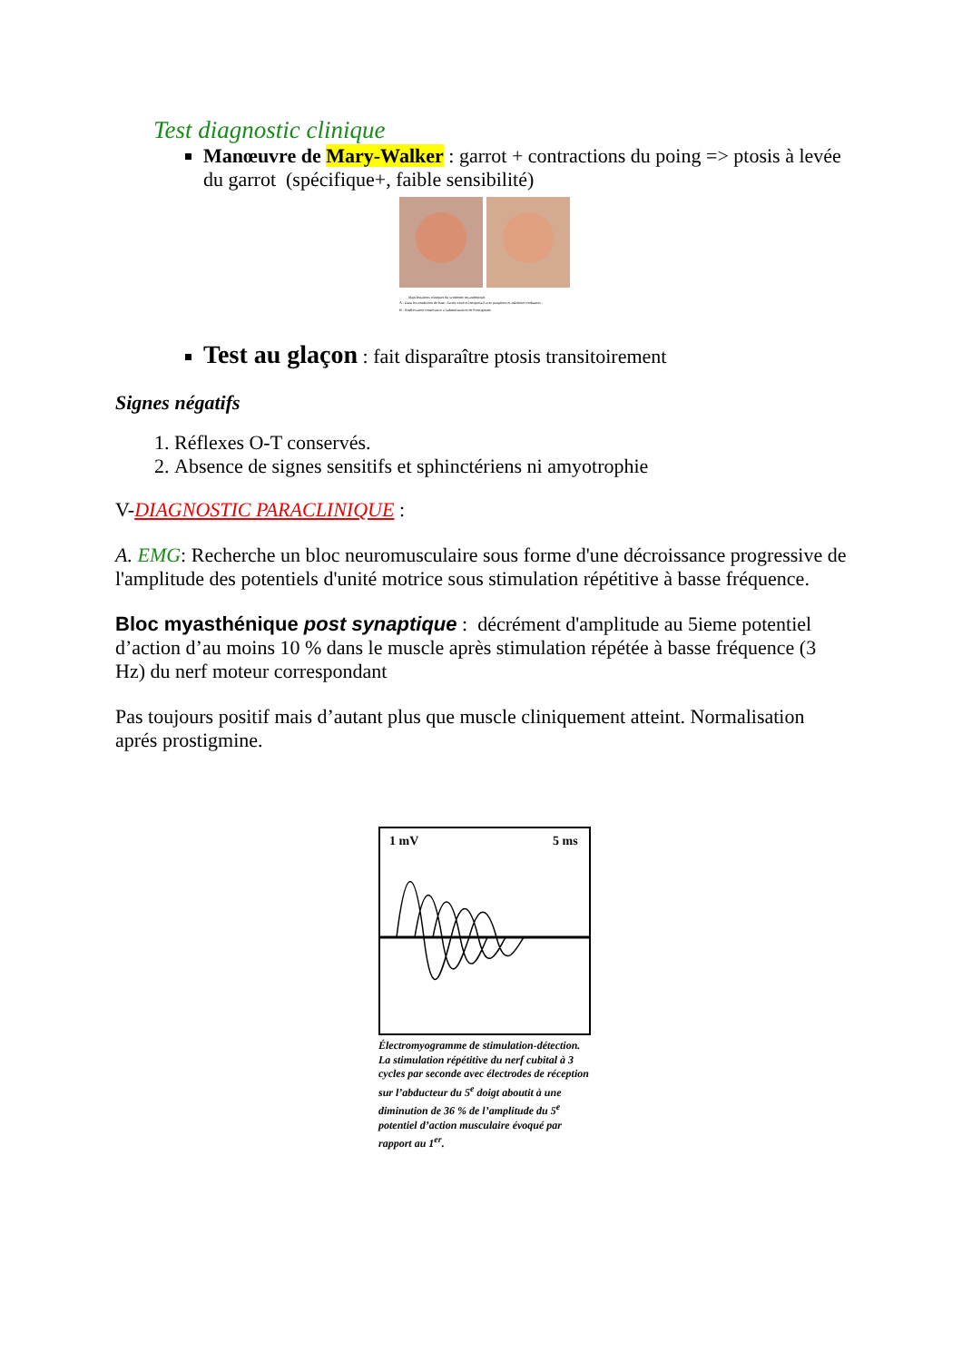Test diagnostic clinique
Manœuvre de Mary-Walker : garrot + contractions du poing => ptosis à levée du garrot (spécifique+, faible sensibilité)
Manifestations cliniques du syndrome myasthénique.
A : Dans les conditions de base ; faciès triste et inexpressif avec paupières et mâchoire tombantes ;
B : Amélioration consécutive à l'administration de Prostigmine.
Test au glaçon : fait disparaître ptosis transitoirement
Signes négatifs
1. Réflexes O-T conservés.
2. Absence de signes sensitifs et sphinctériens ni amyotrophie
V-DIAGNOSTIC PARACLINIQUE :
A. EMG: Recherche un bloc neuromusculaire sous forme d'une décroissance progressive de l'amplitude des potentiels d'unité motrice sous stimulation répétitive à basse fréquence.
Bloc myasthénique post synaptique : décrément d'amplitude au 5ieme potentiel d’action d’au moins 10 % dans le muscle après stimulation répétée à basse fréquence (3 Hz) du nerf moteur correspondant
Pas toujours positif mais d’autant plus que muscle cliniquement atteint. Normalisation aprés prostigmine.
1 mV
5 ms
Électromyogramme de stimulation-détection.
La stimulation répétitive du nerf cubital à 3 cycles par seconde avec électrodes de réception sur l’abducteur du 5<sup>e</sup> doigt aboutit à une diminution de 36 % de l’amplitude du 5<sup>e</sup> potentiel d’action musculaire évoqué par rapport au 1<sup>er</sup>.